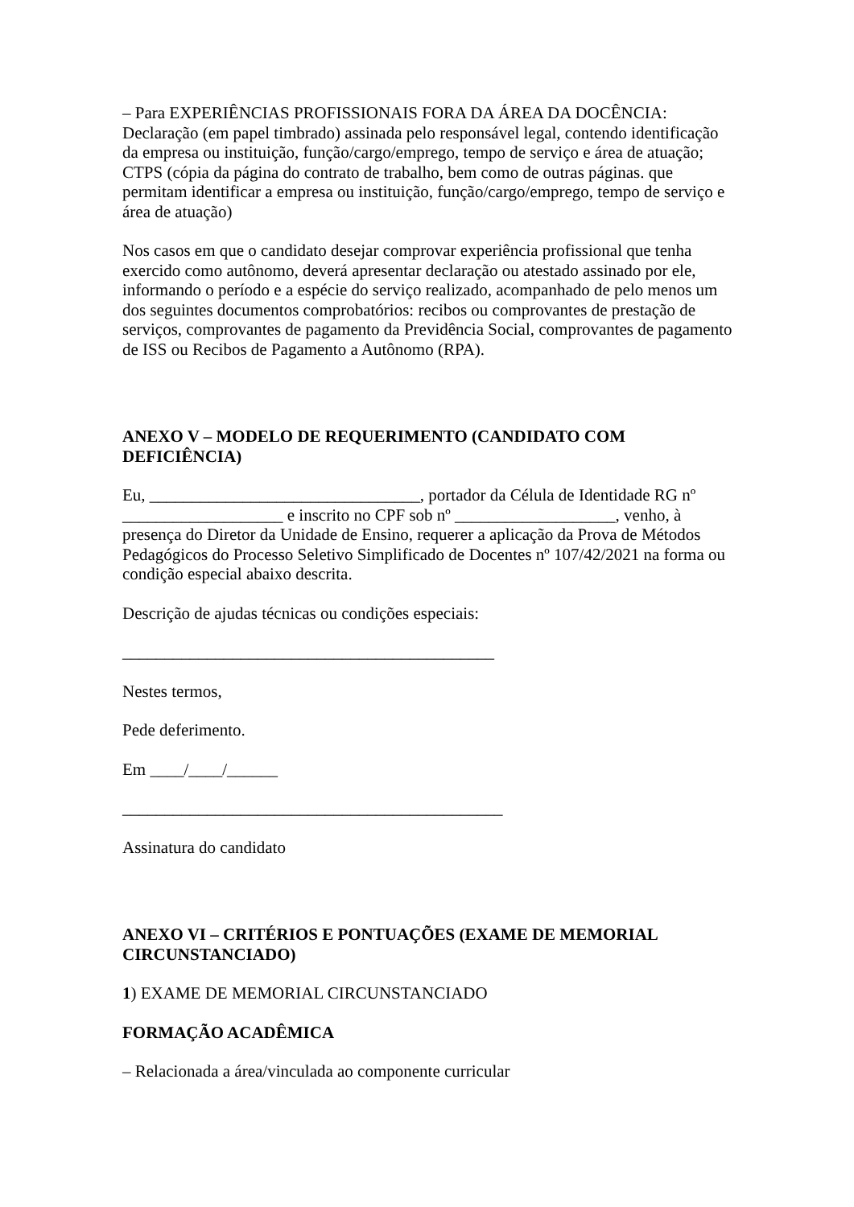– Para EXPERIÊNCIAS PROFISSIONAIS FORA DA ÁREA DA DOCÊNCIA:
Declaração (em papel timbrado) assinada pelo responsável legal, contendo identificação da empresa ou instituição, função/cargo/emprego, tempo de serviço e área de atuação; CTPS (cópia da página do contrato de trabalho, bem como de outras páginas. que permitam identificar a empresa ou instituição, função/cargo/emprego, tempo de serviço e área de atuação)
Nos casos em que o candidato desejar comprovar experiência profissional que tenha exercido como autônomo, deverá apresentar declaração ou atestado assinado por ele, informando o período e a espécie do serviço realizado, acompanhado de pelo menos um dos seguintes documentos comprobatórios: recibos ou comprovantes de prestação de serviços, comprovantes de pagamento da Previdência Social, comprovantes de pagamento de ISS ou Recibos de Pagamento a Autônomo (RPA).
ANEXO V – MODELO DE REQUERIMENTO (CANDIDATO COM DEFICIÊNCIA)
Eu, ________________________________, portador da Célula de Identidade RG nº ___________________ e inscrito no CPF sob nº ___________________, venho, à presença do Diretor da Unidade de Ensino, requerer a aplicação da Prova de Métodos Pedagógicos do Processo Seletivo Simplificado de Docentes nº 107/42/2021 na forma ou condição especial abaixo descrita.
Descrição de ajudas técnicas ou condições especiais:
____________________________________________
Nestes termos,
Pede deferimento.
Em ____/____/______
_____________________________________________
Assinatura do candidato
ANEXO VI – CRITÉRIOS E PONTUAÇÕES (EXAME DE MEMORIAL CIRCUNSTANCIADO)
1) EXAME DE MEMORIAL CIRCUNSTANCIADO
FORMAÇÃO ACADÊMICA
– Relacionada a área/vinculada ao componente curricular